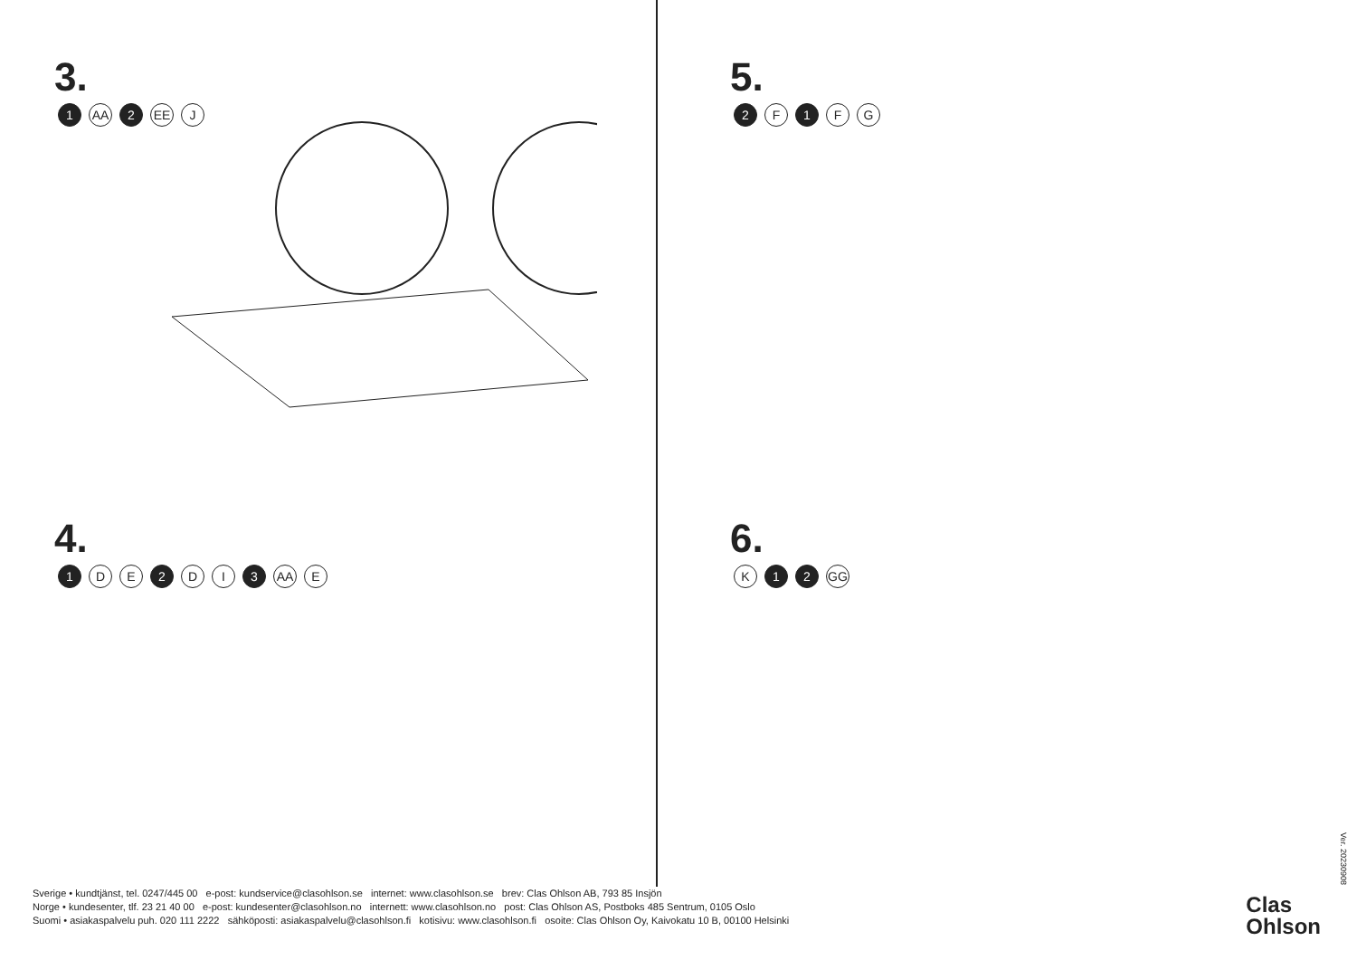3.
1 AA 2 EE J
4.
1 D E 2 D I 3 AA E
5.
2 F 1 F G
6.
K 1 2 GG
Sverige • kundtjänst, tel. 0247/445 00 e-post: kundservice@clasohlson.se internet: www.clasohlson.se brev: Clas Ohlson AB, 793 85 Insjön
Norge • kundesenter, tlf. 23 21 40 00 e-post: kundesenter@clasohlson.no internett: www.clasohlson.no post: Clas Ohlson AS, Postboks 485 Sentrum, 0105 Oslo
Suomi • asiakaspalvelu puh. 020 111 2222 sähköposti: asiakaspalvelu@clasohlson.fi kotisivu: www.clasohlson.fi osoite: Clas Ohlson Oy, Kaivokatu 10 B, 00100 Helsinki
Clas
Ohlson
Ver. 20230908